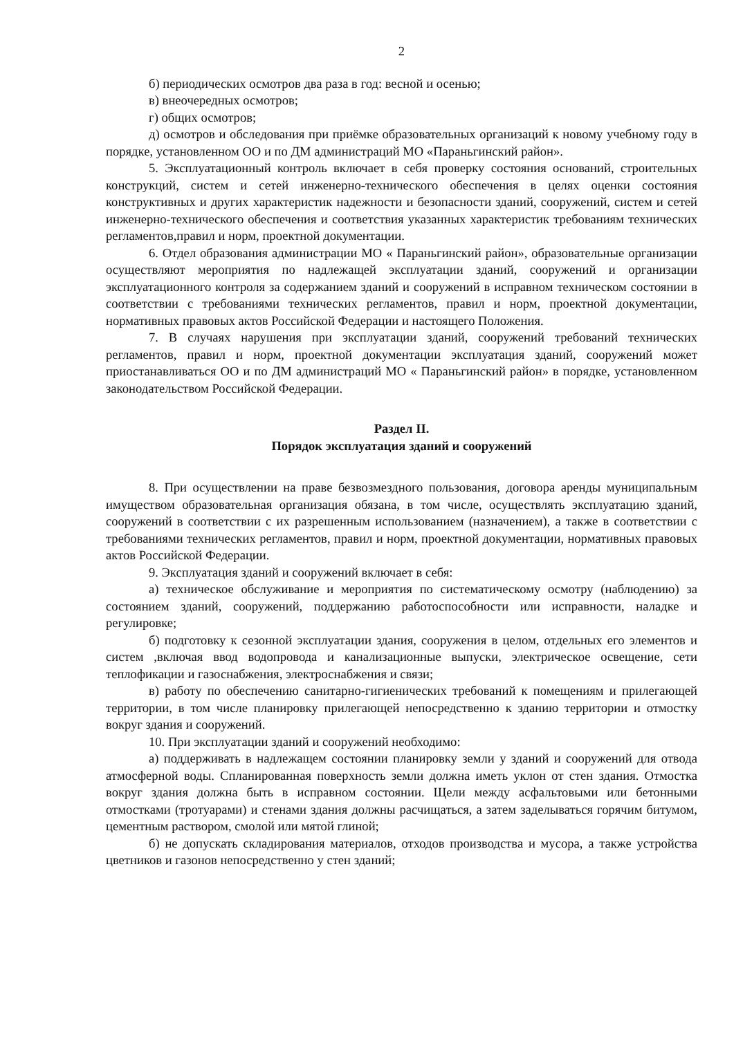2
б) периодических осмотров два раза в год: весной и осенью;
в) внеочередных осмотров;
г) общих осмотров;
д) осмотров и обследования при приёмке образовательных организаций к новому учебному году в порядке, установленном ОО и по ДМ администраций МО «Параньгинский район».
5. Эксплуатационный контроль включает в себя проверку состояния оснований, строительных конструкций, систем и сетей инженерно-технического обеспечения в целях оценки состояния конструктивных и других характеристик надежности и безопасности зданий, сооружений, систем и сетей инженерно-технического обеспечения и соответствия указанных характеристик требованиям технических регламентов,правил и норм, проектной документации.
6. Отдел образования администрации МО « Параньгинский район», образовательные организации осуществляют мероприятия по надлежащей эксплуатации зданий, сооружений и организации эксплуатационного контроля за содержанием зданий и сооружений в исправном техническом состоянии в соответствии с требованиями технических регламентов, правил и норм, проектной документации, нормативных правовых актов Российской Федерации и настоящего Положения.
7. В случаях нарушения при эксплуатации зданий, сооружений требований технических регламентов, правил и норм, проектной документации эксплуатация зданий, сооружений может приостанавливаться ОО и по ДМ администраций МО « Параньгинский район» в порядке, установленном законодательством Российской Федерации.
Раздел II.
Порядок эксплуатация зданий и сооружений
8. При осуществлении на праве безвозмездного пользования, договора аренды муниципальным имуществом образовательная организация обязана, в том числе, осуществлять эксплуатацию зданий, сооружений в соответствии с их разрешенным использованием (назначением), а также в соответствии с требованиями технических регламентов, правил и норм, проектной документации, нормативных правовых актов Российской Федерации.
9. Эксплуатация зданий и сооружений включает в себя:
а) техническое обслуживание и мероприятия по систематическому осмотру (наблюдению) за состоянием зданий, сооружений, поддержанию работоспособности или исправности, наладке и регулировке;
б) подготовку к сезонной эксплуатации здания, сооружения в целом, отдельных его элементов и систем ,включая ввод водопровода и канализационные выпуски, электрическое освещение, сети теплофикации и газоснабжения, электроснабжения и связи;
в) работу по обеспечению санитарно-гигиенических требований к помещениям и прилегающей территории, в том числе планировку прилегающей непосредственно к зданию территории и отмостку вокруг здания и сооружений.
10. При эксплуатации зданий и сооружений необходимо:
а) поддерживать в надлежащем состоянии планировку земли у зданий и сооружений для отвода атмосферной воды. Спланированная поверхность земли должна иметь уклон от стен здания. Отмостка вокруг здания должна быть в исправном состоянии. Щели между асфальтовыми или бетонными отмостками (тротуарами) и стенами здания должны расчищаться, а затем заделываться горячим битумом, цементным раствором, смолой или мятой глиной;
б) не допускать складирования материалов, отходов производства и мусора, а также устройства цветников и газонов непосредственно у стен зданий;